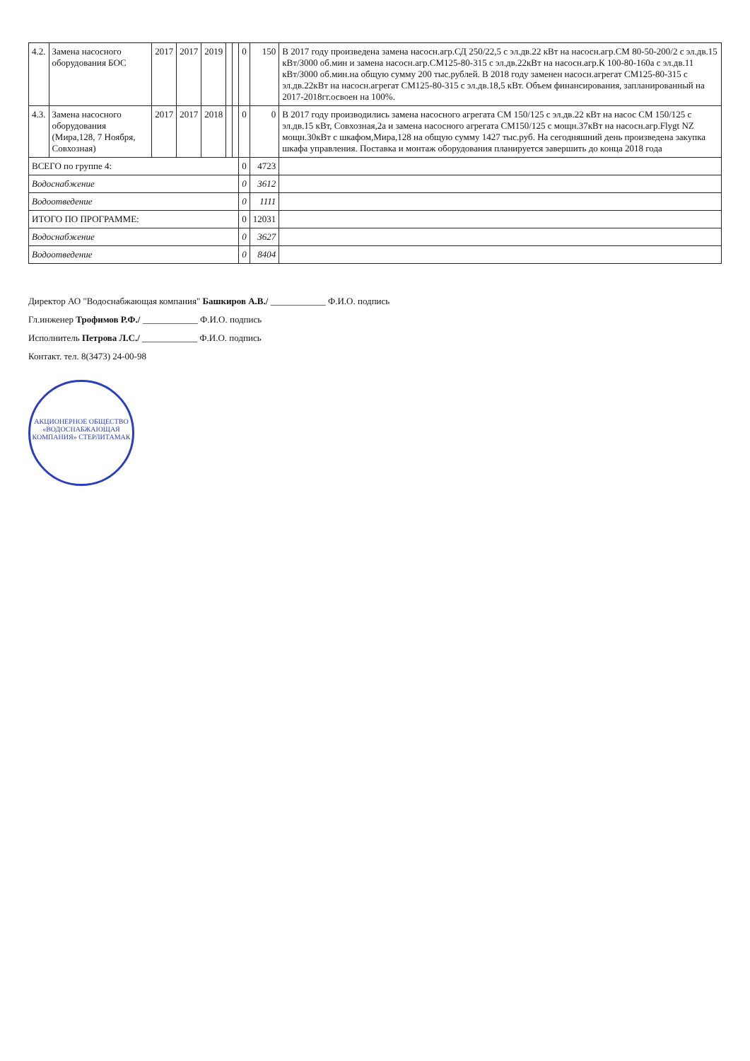| 4.2. | Замена насосного оборудования БОС | 2017 | 2017 | 2019 | | | 0 | 150 | В 2017 году произведена замена насосн.агр.СД 250/22,5 с эл.дв.22 кВт на насосн.агр.СМ 80-50-200/2 с эл.дв.15 кВт/3000 об.мин и замена насосн.агр.СМ125-80-315 с эл.дв.22кВт на насосн.агр.К 100-80-160а с эл.дв.11 кВт/3000 об.мин.на общую сумму 200 тыс.рублей. В 2018 году заменен насосн.агрегат СМ125-80-315 с эл.дв.22кВт на насосн.агрегат СМ125-80-315 с эл.дв.18,5 кВт. Объем финансирования, запланированный на 2017-2018гг.освоен на 100%. |
| 4.3. | Замена насосного оборудования (Мира,128, 7 Ноября, Совхозная) | 2017 | 2017 | 2018 | | | 0 | 0 | В 2017 году производились замена насосного агрегата СМ 150/125 с эл.дв.22 кВт на насос СМ 150/125 с эл.дв.15 кВт, Совхозная,2а и замена насосного агрегата СМ150/125 с мощн.37кВт на насосн.агр.Flygt NZ мощн.30кВт с шкафом,Мира,128 на общую сумму 1427 тыс.руб. На сегодняшний день произведена закупка шкафа управления. Поставка и монтаж оборудования планируется завершить до конца 2018 года |
| ВСЕГО по группе 4: | | | | | | | 0 | 4723 | |
| Водоснабжение | | | | | | | 0 | 3612 | |
| Водоотведение | | | | | | | 0 | 1111 | |
| ИТОГО ПО ПРОГРАММЕ: | | | | | | | 0 | 12031 | |
| Водоснабжение | | | | | | | 0 | 3627 | |
| Водоотведение | | | | | | | 0 | 8404 | |
Директор АО "Водоснабжающая компания" Башкиров А.В./ ____________ Ф.И.О. подпись
Гл.инженер Трофимов Р.Ф./ ____________ Ф.И.О. подпись
Исполнитель Петрова Л.С./ ____________ Ф.И.О. подпись
Контакт. тел. 8(3473) 24-00-98
АКЦИОНЕРНОЕ ОБЩЕСТВО «ВОДОСНАБЖАЮЩАЯ КОМПАНИЯ» СТЕРЛИТАМАК